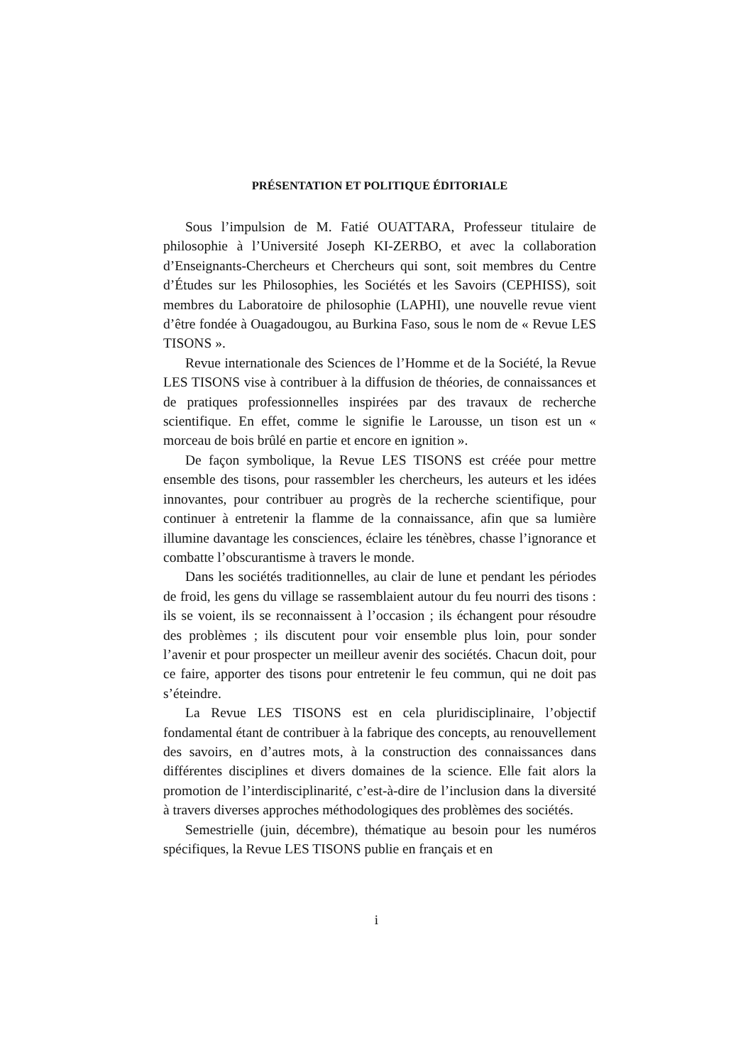PRÉSENTATION ET POLITIQUE ÉDITORIALE
Sous l’impulsion de M. Fatié OUATTARA, Professeur titulaire de philosophie à l’Université Joseph KI-ZERBO, et avec la collaboration d’Enseignants-Chercheurs et Chercheurs qui sont, soit membres du Centre d’Études sur les Philosophies, les Sociétés et les Savoirs (CEPHISS), soit membres du Laboratoire de philosophie (LAPHI), une nouvelle revue vient d’être fondée à Ouagadougou, au Burkina Faso, sous le nom de « Revue LES TISONS ».
Revue internationale des Sciences de l’Homme et de la Société, la Revue LES TISONS vise à contribuer à la diffusion de théories, de connaissances et de pratiques professionnelles inspirées par des travaux de recherche scientifique. En effet, comme le signifie le Larousse, un tison est un « morceau de bois brûlé en partie et encore en ignition ».
De façon symbolique, la Revue LES TISONS est créée pour mettre ensemble des tisons, pour rassembler les chercheurs, les auteurs et les idées innovantes, pour contribuer au progrès de la recherche scientifique, pour continuer à entretenir la flamme de la connaissance, afin que sa lumière illumine davantage les consciences, éclaire les ténèbres, chasse l’ignorance et combatte l’obscurantisme à travers le monde.
Dans les sociétés traditionnelles, au clair de lune et pendant les périodes de froid, les gens du village se rassemblaient autour du feu nourri des tisons : ils se voient, ils se reconnaissent à l’occasion ; ils échangent pour résoudre des problèmes ; ils discutent pour voir ensemble plus loin, pour sonder l’avenir et pour prospecter un meilleur avenir des sociétés. Chacun doit, pour ce faire, apporter des tisons pour entretenir le feu commun, qui ne doit pas s’éteindre.
La Revue LES TISONS est en cela pluridisciplinaire, l’objectif fondamental étant de contribuer à la fabrique des concepts, au renouvellement des savoirs, en d’autres mots, à la construction des connaissances dans différentes disciplines et divers domaines de la science. Elle fait alors la promotion de l’interdisciplinarité, c’est-à-dire de l’inclusion dans la diversité à travers diverses approches méthodologiques des problèmes des sociétés.
Semestrielle (juin, décembre), thématique au besoin pour les numéros spécifiques, la Revue LES TISONS publie en français et en
i